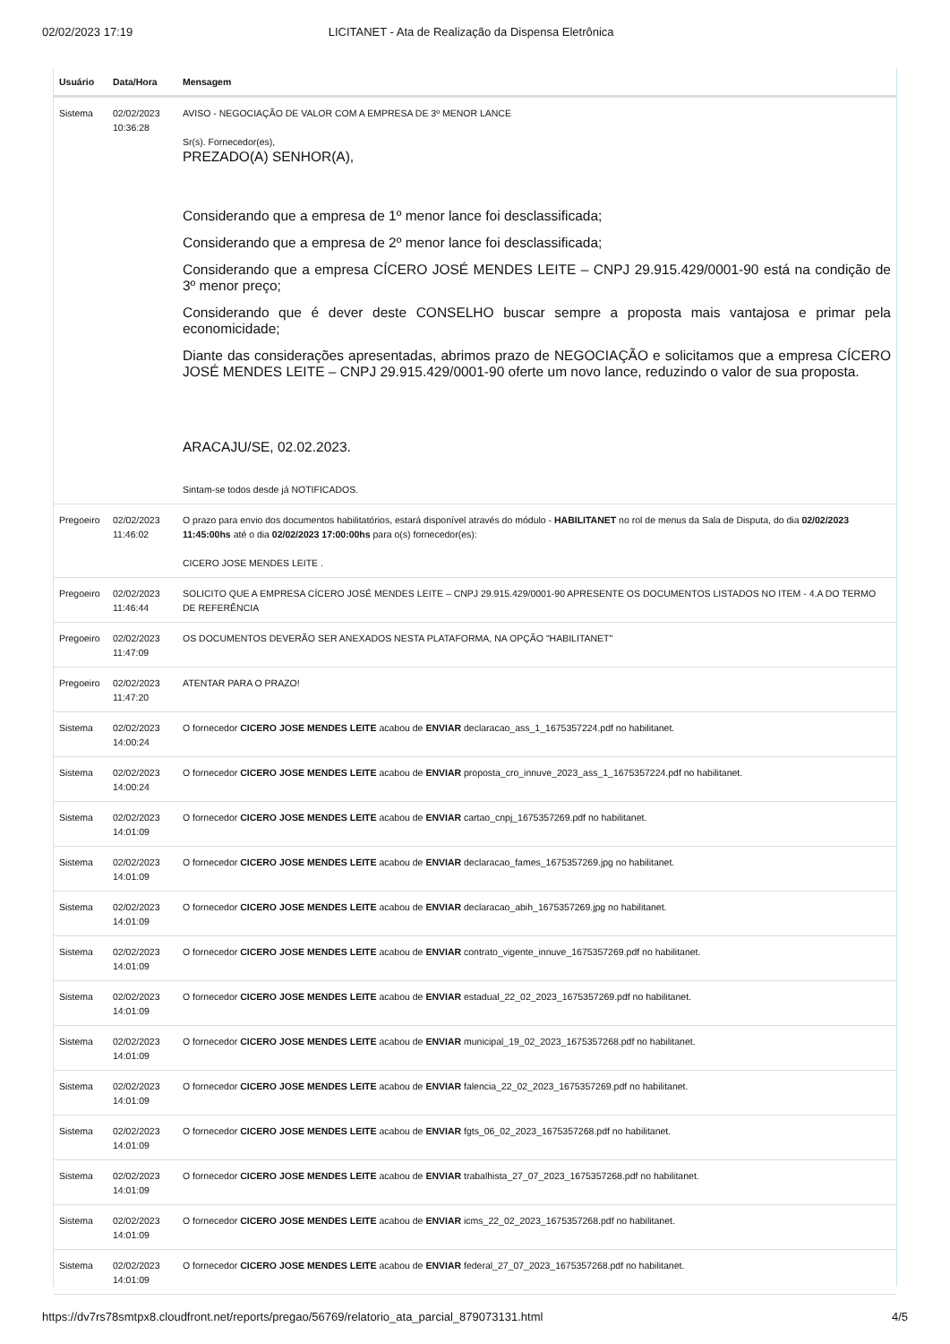02/02/2023 17:19 LICITANET - Ata de Realização da Dispensa Eletrônica
| Usuário | Data/Hora | Mensagem |
| --- | --- | --- |
| Sistema | 02/02/2023 10:36:28 | AVISO - NEGOCIAÇÃO DE VALOR COM A EMPRESA DE 3º MENOR LANCE Sr(s). Fornecedor(es), PREZADO(A) SENHOR(A), Considerando que a empresa de 1º menor lance foi desclassificada; Considerando que a empresa de 2º menor lance foi desclassificada; Considerando que a empresa CÍCERO JOSÉ MENDES LEITE – CNPJ 29.915.429/0001-90 está na condição de 3º menor preço; Considerando que é dever deste CONSELHO buscar sempre a proposta mais vantajosa e primar pela economicidade; Diante das considerações apresentadas, abrimos prazo de NEGOCIAÇÃO e solicitamos que a empresa CÍCERO JOSÉ MENDES LEITE – CNPJ 29.915.429/0001-90 oferte um novo lance, reduzindo o valor de sua proposta. ARACAJU/SE, 02.02.2023. Sintam-se todos desde já NOTIFICADOS. |
| Pregoeiro | 02/02/2023 11:46:02 | O prazo para envio dos documentos habilitatórios, estará disponível através do módulo - HABILITANET no rol de menus da Sala de Disputa, do dia 02/02/2023 11:45:00hs até o dia 02/02/2023 17:00:00hs para o(s) fornecedor(es): CICERO JOSE MENDES LEITE . |
| Pregoeiro | 02/02/2023 11:46:44 | SOLICITO QUE A EMPRESA CÍCERO JOSÉ MENDES LEITE – CNPJ 29.915.429/0001-90 APRESENTE OS DOCUMENTOS LISTADOS NO ITEM - 4.A DO TERMO DE REFERÊNCIA |
| Pregoeiro | 02/02/2023 11:47:09 | OS DOCUMENTOS DEVERÃO SER ANEXADOS NESTA PLATAFORMA, NA OPÇÃO "HABILITANET" |
| Pregoeiro | 02/02/2023 11:47:20 | ATENTAR PARA O PRAZO! |
| Sistema | 02/02/2023 14:00:24 | O fornecedor CICERO JOSE MENDES LEITE acabou de ENVIAR declaracao_ass_1_1675357224.pdf no habilitanet. |
| Sistema | 02/02/2023 14:00:24 | O fornecedor CICERO JOSE MENDES LEITE acabou de ENVIAR proposta_cro_innuve_2023_ass_1_1675357224.pdf no habilitanet. |
| Sistema | 02/02/2023 14:01:09 | O fornecedor CICERO JOSE MENDES LEITE acabou de ENVIAR cartao_cnpj_1675357269.pdf no habilitanet. |
| Sistema | 02/02/2023 14:01:09 | O fornecedor CICERO JOSE MENDES LEITE acabou de ENVIAR declaracao_fames_1675357269.jpg no habilitanet. |
| Sistema | 02/02/2023 14:01:09 | O fornecedor CICERO JOSE MENDES LEITE acabou de ENVIAR declaracao_abih_1675357269.jpg no habilitanet. |
| Sistema | 02/02/2023 14:01:09 | O fornecedor CICERO JOSE MENDES LEITE acabou de ENVIAR contrato_vigente_innuve_1675357269.pdf no habilitanet. |
| Sistema | 02/02/2023 14:01:09 | O fornecedor CICERO JOSE MENDES LEITE acabou de ENVIAR estadual_22_02_2023_1675357269.pdf no habilitanet. |
| Sistema | 02/02/2023 14:01:09 | O fornecedor CICERO JOSE MENDES LEITE acabou de ENVIAR municipal_19_02_2023_1675357268.pdf no habilitanet. |
| Sistema | 02/02/2023 14:01:09 | O fornecedor CICERO JOSE MENDES LEITE acabou de ENVIAR falencia_22_02_2023_1675357269.pdf no habilitanet. |
| Sistema | 02/02/2023 14:01:09 | O fornecedor CICERO JOSE MENDES LEITE acabou de ENVIAR fgts_06_02_2023_1675357268.pdf no habilitanet. |
| Sistema | 02/02/2023 14:01:09 | O fornecedor CICERO JOSE MENDES LEITE acabou de ENVIAR trabalhista_27_07_2023_1675357268.pdf no habilitanet. |
| Sistema | 02/02/2023 14:01:09 | O fornecedor CICERO JOSE MENDES LEITE acabou de ENVIAR icms_22_02_2023_1675357268.pdf no habilitanet. |
| Sistema | 02/02/2023 14:01:09 | O fornecedor CICERO JOSE MENDES LEITE acabou de ENVIAR federal_27_07_2023_1675357268.pdf no habilitanet. |
https://dv7rs78smtpx8.cloudfront.net/reports/pregao/56769/relatorio_ata_parcial_879073131.html 4/5